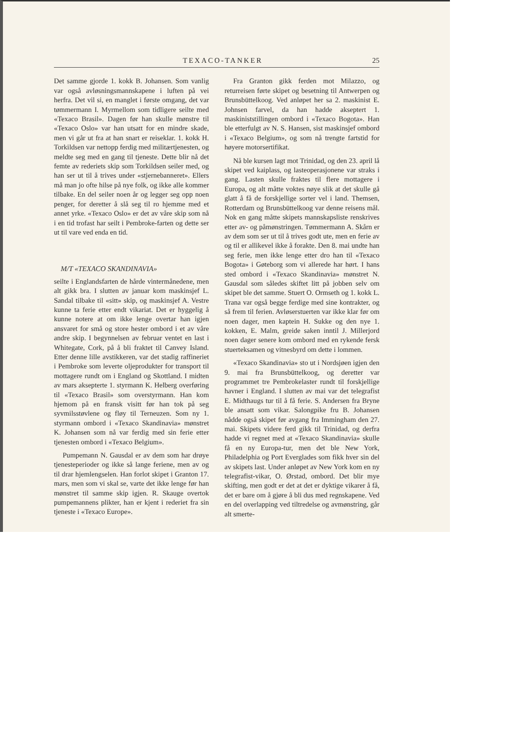TEXACO-TANKER 25
Det samme gjorde 1. kokk B. Johansen. Som vanlig var også avløsningsmannskapene i luften på vei herfra. Det vil si, en manglet i første omgang, det var tømmermann I. Myrmellom som tidligere seilte med «Texaco Brasil». Dagen før han skulle mønstre til «Texaco Oslo» var han utsatt for en mindre skade, men vi går ut fra at han snart er reiseklar. 1. kokk H. Torkildsen var nettopp ferdig med militærtjenesten, og meldte seg med en gang til tjeneste. Dette blir nå det femte av rederiets skip som Torkildsen seiler med, og han ser ut til å trives under «stjernebanneret». Ellers må man jo ofte hilse på nye folk, og ikke alle kommer tilbake. En del seiler noen år og legger seg opp noen penger, for deretter å slå seg til ro hjemme med et annet yrke. «Texaco Oslo» er det av våre skip som nå i en tid trofast har seilt i Pembroke-farten og dette ser ut til vare ved enda en tid.
M/T «TEXACO SKANDINAVIA»
seilte i Englandsfarten de hårde vintermånedene, men alt gikk bra. I slutten av januar kom maskinsjef L. Sandal tilbake til «sitt» skip, og maskinsjef A. Vestre kunne ta ferie etter endt vikariat. Det er hyggelig å kunne notere at om ikke lenge overtar han igjen ansvaret for små og store hester ombord i et av våre andre skip. I begynnelsen av februar ventet en last i Whitegate, Cork, på å bli fraktet til Canvey Island. Etter denne lille avstikkeren, var det stadig raffineriet i Pembroke som leverte oljeprodukter for transport til mottagere rundt om i England og Skottland. I midten av mars aksepterte 1. styrmann K. Helberg overføring til «Texaco Brasil» som overstyrmann. Han kom hjemom på en fransk visitt før han tok på seg syvmilsstøvlene og fløy til Terneuzen. Som ny 1. styrmann ombord i «Texaco Skandinavia» mønstret K. Johansen som nå var ferdig med sin ferie etter tjenesten ombord i «Texaco Belgium».
Pumpemann N. Gausdal er av dem som har drøye tjenesteperioder og ikke så lange feriene, men av og til drar hjemlengselen. Han forlot skipet i Granton 17. mars, men som vi skal se, varte det ikke lenge før han mønstret til samme skip igjen. R. Skauge overtok pumpemannens plikter, han er kjent i rederiet fra sin tjeneste i «Texaco Europe».
Fra Granton gikk ferden mot Milazzo, og returreisen førte skipet og besetning til Antwerpen og Brunsbüttelkoog. Ved anløpet her sa 2. maskinist E. Johnsen farvel, da han hadde akseptert 1. maskiniststillingen ombord i «Texaco Bogota». Han ble etterfulgt av N. S. Hansen, sist maskinsjef ombord i «Texaco Belgium», og som nå trengte fartstid for høyere motorsertifikat.
Nå ble kursen lagt mot Trinidad, og den 23. april lå skipet ved kaiplass, og lasteoperasjonene var straks i gang. Lasten skulle fraktes til flere mottagere i Europa, og alt måtte voktes nøye slik at det skulle gå glatt å få de forskjellige sorter vel i land. Themsen, Rotterdam og Brunsbüttelkoog var denne reisens mål. Nok en gang måtte skipets mannskapsliste renskrives etter av- og påmønstringen. Tømmermann A. Skårn er av dem som ser ut til å trives godt ute, men en ferie av og til er allikevel ikke å forakte. Den 8. mai undte han seg ferie, men ikke lenge etter dro han til «Texaco Bogota» i Gøteborg som vi allerede har hørt. I hans sted ombord i «Texaco Skandinavia» mønstret N. Gausdal som således skiftet litt på jobben selv om skipet ble det samme. Stuert O. Ormseth og 1. kokk L. Trana var også begge ferdige med sine kontrakter, og så frem til ferien. Avløserstuerten var ikke klar før om noen dager, men kaptein H. Sukke og den nye 1. kokken, E. Malm, greide saken inntil J. Millerjord noen dager senere kom ombord med en rykende fersk stuerteksamen og vitnesbyrd om dette i lommen.
«Texaco Skandinavia» sto ut i Nordsjøen igjen den 9. mai fra Brunsbüttelkoog, og deretter var programmet tre Pembrokelaster rundt til forskjellige havner i England. I slutten av mai var det telegrafist E. Midthaugs tur til å få ferie. S. Andersen fra Bryne ble ansatt som vikar. Salongpike fru B. Johansen nådde også skipet før avgang fra Immingham den 27. mai. Skipets videre ferd gikk til Trinidad, og derfra hadde vi regnet med at «Texaco Skandinavia» skulle få en ny Europa-tur, men det ble New York, Philadelphia og Port Everglades som fikk hver sin del av skipets last. Under anløpet av New York kom en ny telegrafist-vikar, O. Ørstad, ombord. Det blir mye skifting, men godt er det at det er dyktige vikarer å få, det er bare om å gjøre å bli dus med regnskapene. Ved en del overlapping ved tiltredelse og avmønstring, går alt smerte-